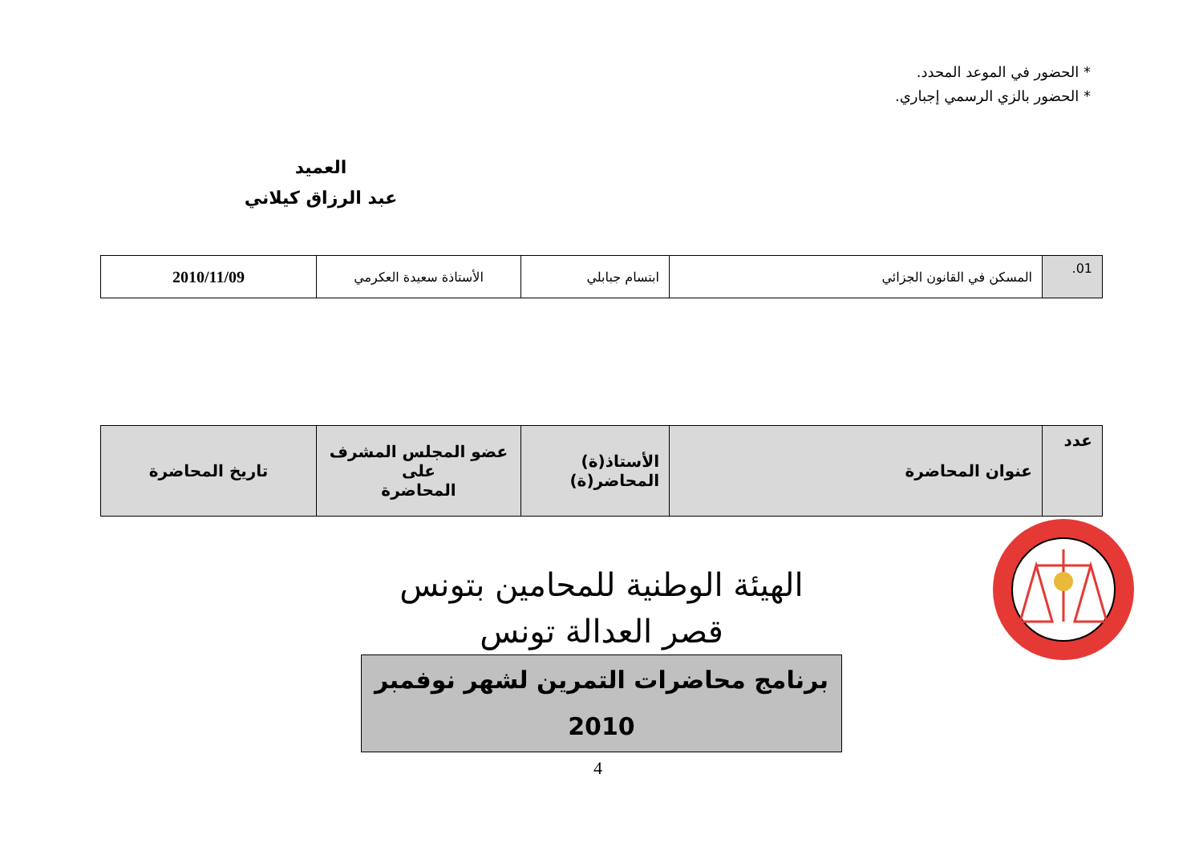* الحضور في الموعد المحدد.
* الحضور بالزي الرسمي إجباري.
العميد
عبد الرزاق كيلاني
| 01. | المسكن في القانون الجزائي | ابتسام جبابلي | الأستاذة سعيدة العكرمي | 2010/11/09 |
| عدد | عنوان المحاضرة | الأستاذ(ة) المحاضر(ة) | عضو المجلس المشرف على المحاضرة | تاريخ المحاضرة |
الهيئة الوطنية للمحامين بتونس
قصر العدالة تونس
برنامج محاضرات التمرين لشهر نوفمبر 2010
4